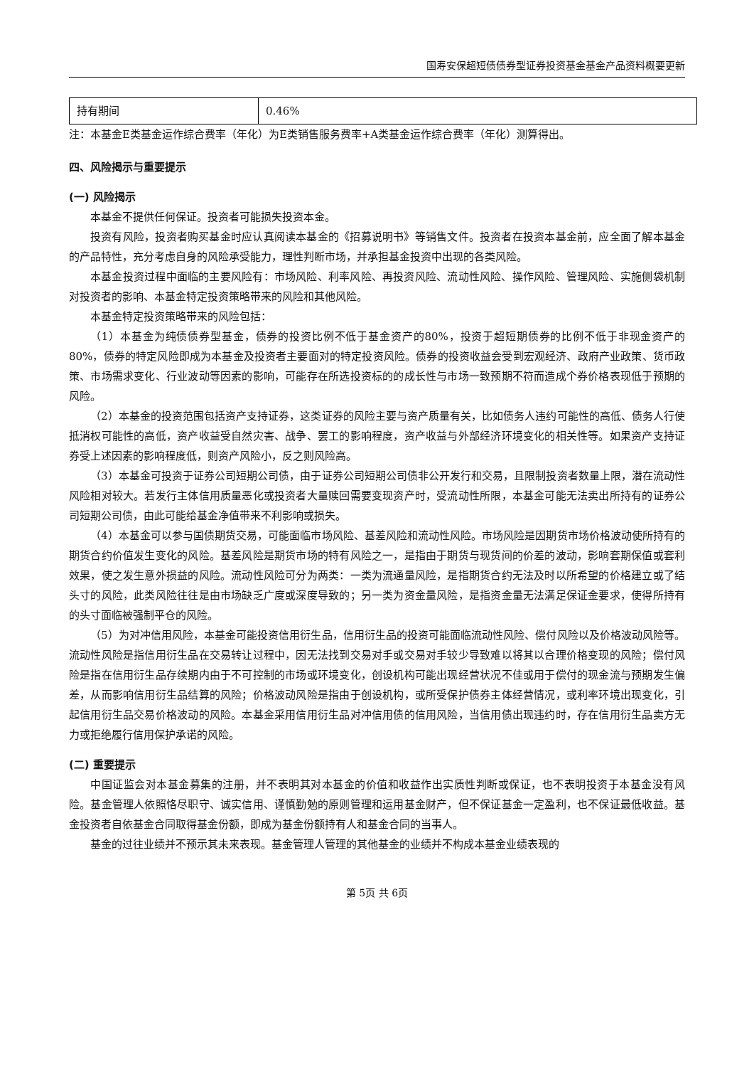国寿安保超短债债券型证券投资基金基金产品资料概要更新
| 持有期间 | 0.46% |
注：本基金E类基金运作综合费率（年化）为E类销售服务费率+A类基金运作综合费率（年化）测算得出。
四、风险揭示与重要提示
(一) 风险揭示
本基金不提供任何保证。投资者可能损失投资本金。
投资有风险，投资者购买基金时应认真阅读本基金的《招募说明书》等销售文件。投资者在投资本基金前，应全面了解本基金的产品特性，充分考虑自身的风险承受能力，理性判断市场，并承担基金投资中出现的各类风险。
本基金投资过程中面临的主要风险有：市场风险、利率风险、再投资风险、流动性风险、操作风险、管理风险、实施侧袋机制对投资者的影响、本基金特定投资策略带来的风险和其他风险。
本基金特定投资策略带来的风险包括：
（1）本基金为纯债债券型基金，债券的投资比例不低于基金资产的80%，投资于超短期债券的比例不低于非现金资产的80%，债券的特定风险即成为本基金及投资者主要面对的特定投资风险。债券的投资收益会受到宏观经济、政府产业政策、货币政策、市场需求变化、行业波动等因素的影响，可能存在所选投资标的的成长性与市场一致预期不符而造成个券价格表现低于预期的风险。
（2）本基金的投资范围包括资产支持证券，这类证券的风险主要与资产质量有关，比如债务人违约可能性的高低、债务人行使抵消权可能性的高低，资产收益受自然灾害、战争、罢工的影响程度，资产收益与外部经济环境变化的相关性等。如果资产支持证券受上述因素的影响程度低，则资产风险小，反之则风险高。
（3）本基金可投资于证券公司短期公司债，由于证券公司短期公司债非公开发行和交易，且限制投资者数量上限，潜在流动性风险相对较大。若发行主体信用质量恶化或投资者大量赎回需要变现资产时，受流动性所限，本基金可能无法卖出所持有的证券公司短期公司债，由此可能给基金净值带来不利影响或损失。
（4）本基金可以参与国债期货交易，可能面临市场风险、基差风险和流动性风险。市场风险是因期货市场价格波动使所持有的期货合约价值发生变化的风险。基差风险是期货市场的特有风险之一，是指由于期货与现货间的价差的波动，影响套期保值或套利效果，使之发生意外损益的风险。流动性风险可分为两类：一类为流通量风险，是指期货合约无法及时以所希望的价格建立或了结头寸的风险，此类风险往往是由市场缺乏广度或深度导致的；另一类为资金量风险，是指资金量无法满足保证金要求，使得所持有的头寸面临被强制平仓的风险。
（5）为对冲信用风险，本基金可能投资信用衍生品，信用衍生品的投资可能面临流动性风险、偿付风险以及价格波动风险等。流动性风险是指信用衍生品在交易转让过程中，因无法找到交易对手或交易对手较少导致难以将其以合理价格变现的风险；偿付风险是指在信用衍生品存续期内由于不可控制的市场或环境变化，创设机构可能出现经营状况不佳或用于偿付的现金流与预期发生偏差，从而影响信用衍生品结算的风险；价格波动风险是指由于创设机构，或所受保护债券主体经营情况，或利率环境出现变化，引起信用衍生品交易价格波动的风险。本基金采用信用衍生品对冲信用债的信用风险，当信用债出现违约时，存在信用衍生品卖方无力或拒绝履行信用保护承诺的风险。
(二) 重要提示
中国证监会对本基金募集的注册，并不表明其对本基金的价值和收益作出实质性判断或保证，也不表明投资于本基金没有风险。基金管理人依照恪尽职守、诚实信用、谨慎勤勉的原则管理和运用基金财产，但不保证基金一定盈利，也不保证最低收益。基金投资者自依基金合同取得基金份额，即成为基金份额持有人和基金合同的当事人。
基金的过往业绩并不预示其未来表现。基金管理人管理的其他基金的业绩并不构成本基金业绩表现的
第 5页 共 6页